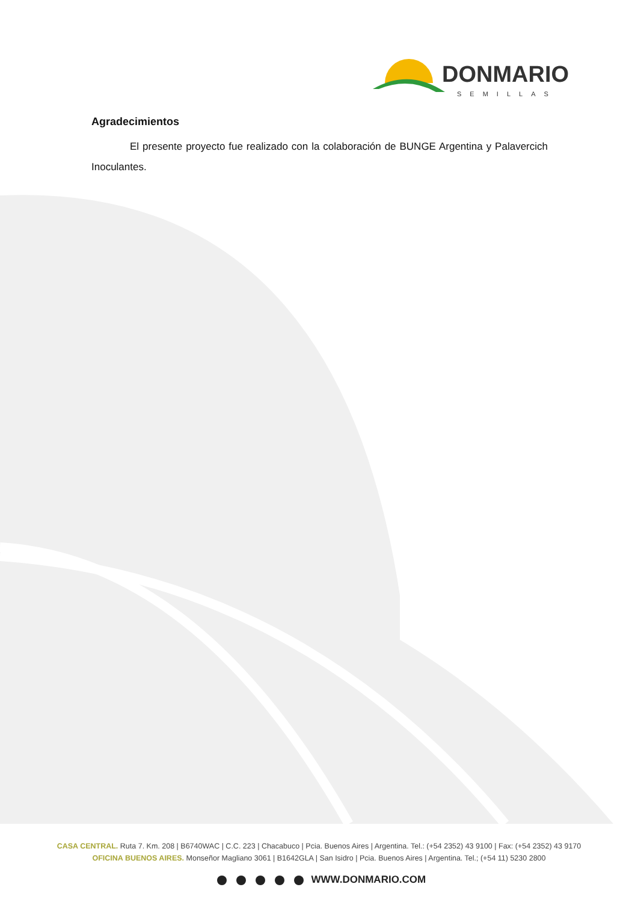DONMARIO
SEMILLAS
Agradecimientos
El presente proyecto fue realizado con la colaboración de BUNGE Argentina y Palavercich Inoculantes.
CASA CENTRAL. Ruta 7. Km. 208 | B6740WAC | C.C. 223 | Chacabuco | Pcia. Buenos Aires | Argentina. Tel.: (+54 2352) 43 9100 | Fax: (+54 2352) 43 9170
OFICINA BUENOS AIRES. Monseñor Magliano 3061 | B1642GLA | San Isidro | Pcia. Buenos Aires | Argentina. Tel.; (+54 11) 5230 2800
WWW.DONMARIO.COM